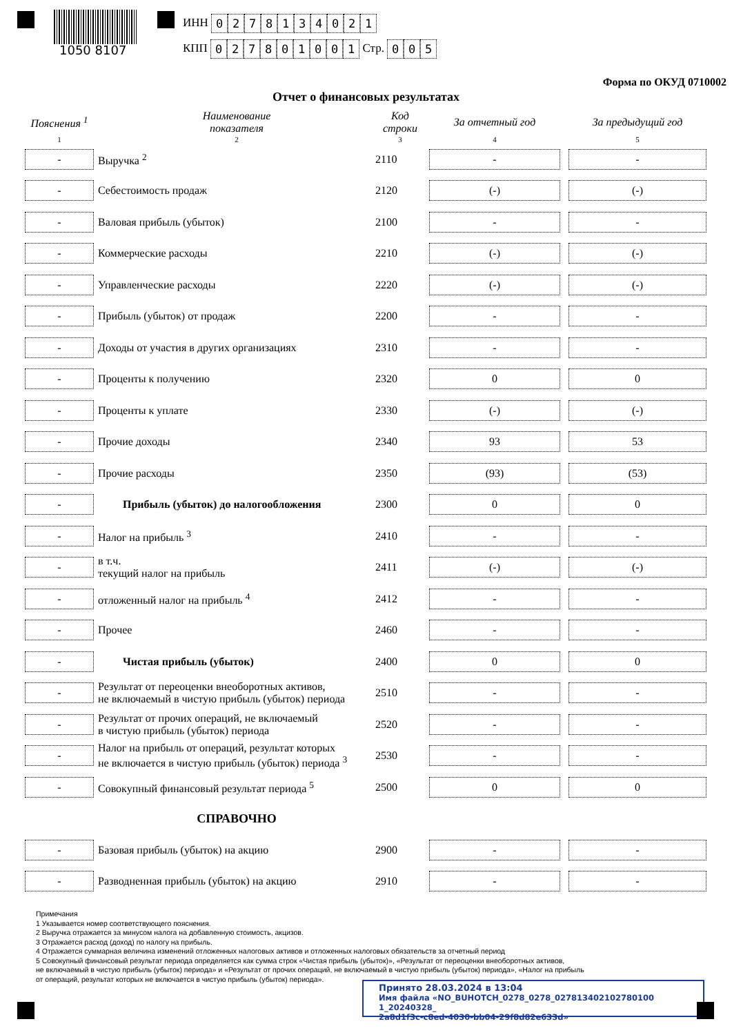1050 8107
ИНН 0278134021
КПП 027801001 Стр. 0 0 5
Форма по ОКУД 0710002
Отчет о финансовых результатах
| Пояснения <sup>1</sup> | Наименование показателя | Код строки | За отчетный год | За предыдущий год |
| --- | --- | --- | --- | --- |
| 1 | 2 | 3 | 4 | 5 |
| - | Выручка <sup>2</sup> | 2110 | - | - |
| - | Себестоимость продаж | 2120 | (-) | (-) |
| - | Валовая прибыль (убыток) | 2100 | - | - |
| - | Коммерческие расходы | 2210 | (-) | (-) |
| - | Управленческие расходы | 2220 | (-) | (-) |
| - | Прибыль (убыток) от продаж | 2200 | - | - |
| - | Доходы от участия в других организациях | 2310 | - | - |
| - | Проценты к получению | 2320 | 0 | 0 |
| - | Проценты к уплате | 2330 | (-) | (-) |
| - | Прочие доходы | 2340 | 93 | 53 |
| - | Прочие расходы | 2350 | (93) | (53) |
| - | Прибыль (убыток) до налогообложения | 2300 | 0 | 0 |
| - | Налог на прибыль <sup>3</sup> | 2410 | - | - |
| - | в т.ч. текущий налог на прибыль | 2411 | (-) | (-) |
| - | отложенный налог на прибыль <sup>4</sup> | 2412 | - | - |
| - | Прочее | 2460 | - | - |
| - | Чистая прибыль (убыток) | 2400 | 0 | 0 |
| - | Результат от переоценки внеоборотных активов, не включаемый в чистую прибыль (убыток) периода | 2510 | - | - |
| - | Результат от прочих операций, не включаемый в чистую прибыль (убыток) периода | 2520 | - | - |
| - | Налог на прибыль от операций, результат которых не включается в чистую прибыль (убыток) периода <sup>3</sup> | 2530 | - | - |
| - | Совокупный финансовый результат периода <sup>5</sup> | 2500 | 0 | 0 |
| | СПРАВОЧНО | | | |
| - | Базовая прибыль (убыток) на акцию | 2900 | - | - |
| - | Разводненная прибыль (убыток) на акцию | 2910 | - | - |
Примечания
1 Указывается номер соответствующего пояснения.
2 Выручка отражается за минусом налога на добавленную стоимость, акцизов.
3 Отражается расход (доход) по налогу на прибыль.
4 Отражается суммарная величина изменений отложенных налоговых активов и отложенных налоговых обязательств за отчетный период
5 Совокупный финансовый результат периода определяется как сумма строк «Чистая прибыль (убыток)», «Результат от переоценки внеоборотных активов,
не включаемый в чистую прибыль (убыток) периода» и «Результат от прочих операций, не включаемый в чистую прибыль (убыток) периода», «Налог на прибыль
от операций, результат которых не включается в чистую прибыль (убыток) периода».
Принято 28.03.2024 в 13:04
Имя файла «NO_BUHOTCH_0278_0278_027813402102780100 1_20240328_
2a8d1f3c-c8ed-4030-bb04-29f8d82e633d»